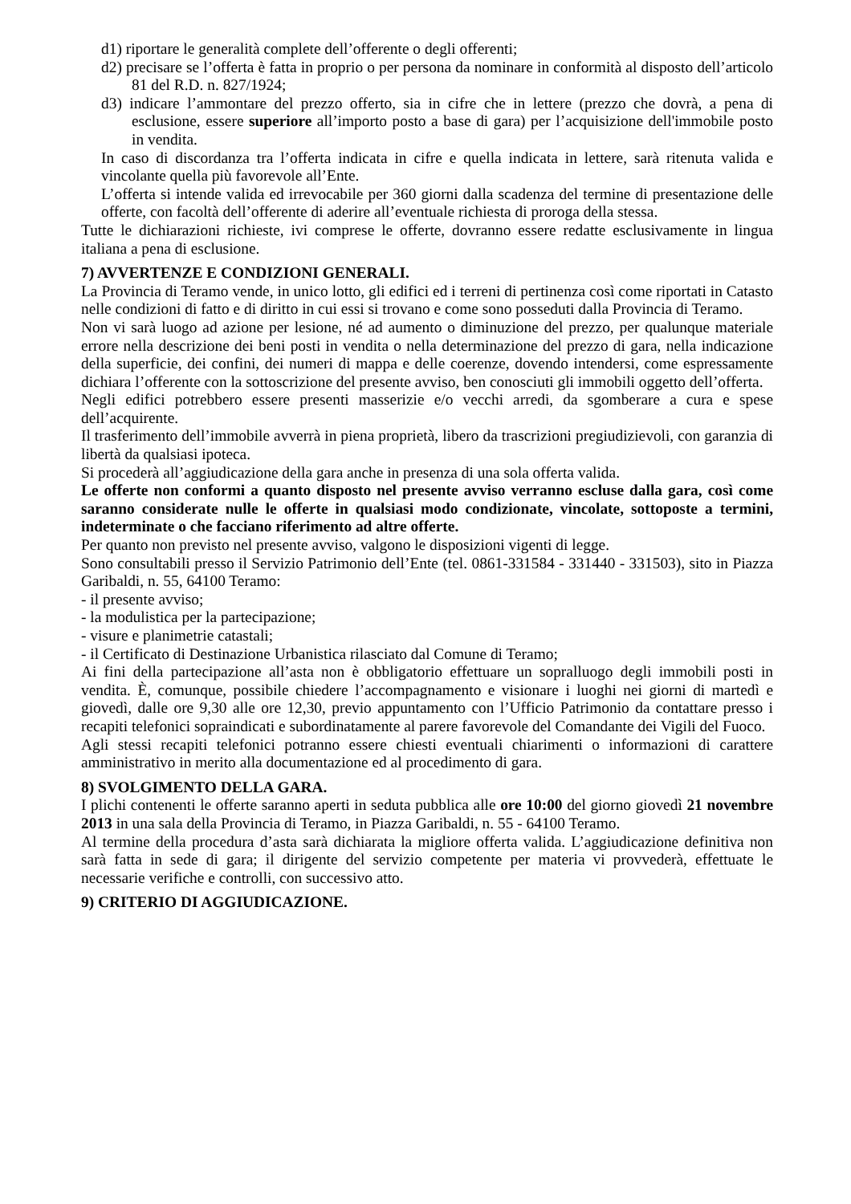d1) riportare le generalità complete dell’offerente o degli offerenti;
d2) precisare se l’offerta è fatta in proprio o per persona da nominare in conformità al disposto dell’articolo 81 del R.D. n. 827/1924;
d3) indicare l’ammontare del prezzo offerto, sia in cifre che in lettere (prezzo che dovrà, a pena di esclusione, essere superiore all’importo posto a base di gara) per l’acquisizione dell'immobile posto in vendita.
In caso di discordanza tra l’offerta indicata in cifre e quella indicata in lettere, sarà ritenuta valida e vincolante quella più favorevole all’Ente.
L’offerta si intende valida ed irrevocabile per 360 giorni dalla scadenza del termine di presentazione delle offerte, con facoltà dell’offerente di aderire all’eventuale richiesta di proroga della stessa.
Tutte le dichiarazioni richieste, ivi comprese le offerte, dovranno essere redatte esclusivamente in lingua italiana a pena di esclusione.
7) AVVERTENZE E CONDIZIONI GENERALI.
La Provincia di Teramo vende, in unico lotto, gli edifici ed i terreni di pertinenza così come riportati in Catasto nelle condizioni di fatto e di diritto in cui essi si trovano e come sono posseduti dalla Provincia di Teramo.
Non vi sarà luogo ad azione per lesione, né ad aumento o diminuzione del prezzo, per qualunque materiale errore nella descrizione dei beni posti in vendita o nella determinazione del prezzo di gara, nella indicazione della superficie, dei confini, dei numeri di mappa e delle coerenze, dovendo intendersi, come espressamente dichiara l’offerente con la sottoscrizione del presente avviso, ben conosciuti gli immobili oggetto dell’offerta.
Negli edifici potrebbero essere presenti masserizie e/o vecchi arredi, da sgomberare a cura e spese dell’acquirente.
Il trasferimento dell’immobile avverrà in piena proprietà, libero da trascrizioni pregiudizievoli, con garanzia di libertà da qualsiasi ipoteca.
Si procederà all’aggiudicazione della gara anche in presenza di una sola offerta valida.
Le offerte non conformi a quanto disposto nel presente avviso verranno escluse dalla gara, così come saranno considerate nulle le offerte in qualsiasi modo condizionate, vincolate, sottoposte a termini, indeterminate o che facciano riferimento ad altre offerte.
Per quanto non previsto nel presente avviso, valgono le disposizioni vigenti di legge.
Sono consultabili presso il Servizio Patrimonio dell’Ente (tel. 0861-331584 - 331440 - 331503), sito in Piazza Garibaldi, n. 55, 64100 Teramo:
- il presente avviso;
- la modulistica per la partecipazione;
- visure e planimetrie catastali;
- il Certificato di Destinazione Urbanistica rilasciato dal Comune di Teramo;
Ai fini della partecipazione all’asta non è obbligatorio effettuare un sopralluogo degli immobili posti in vendita. È, comunque, possibile chiedere l’accompagnamento e visionare i luoghi nei giorni di martedì e giovedì, dalle ore 9,30 alle ore 12,30, previo appuntamento con l’Ufficio Patrimonio da contattare presso i recapiti telefonici sopraindicati e subordinatamente al parere favorevole del Comandante dei Vigili del Fuoco.
Agli stessi recapiti telefonici potranno essere chiesti eventuali chiarimenti o informazioni di carattere amministrativo in merito alla documentazione ed al procedimento di gara.
8) SVOLGIMENTO DELLA GARA.
I plichi contenenti le offerte saranno aperti in seduta pubblica alle ore 10:00 del giorno giovedì 21 novembre 2013 in una sala della Provincia di Teramo, in Piazza Garibaldi, n. 55 - 64100 Teramo.
Al termine della procedura d’asta sarà dichiarata la migliore offerta valida. L’aggiudicazione definitiva non sarà fatta in sede di gara; il dirigente del servizio competente per materia vi provvederà, effettuate le necessarie verifiche e controlli, con successivo atto.
9) CRITERIO DI AGGIUDICAZIONE.